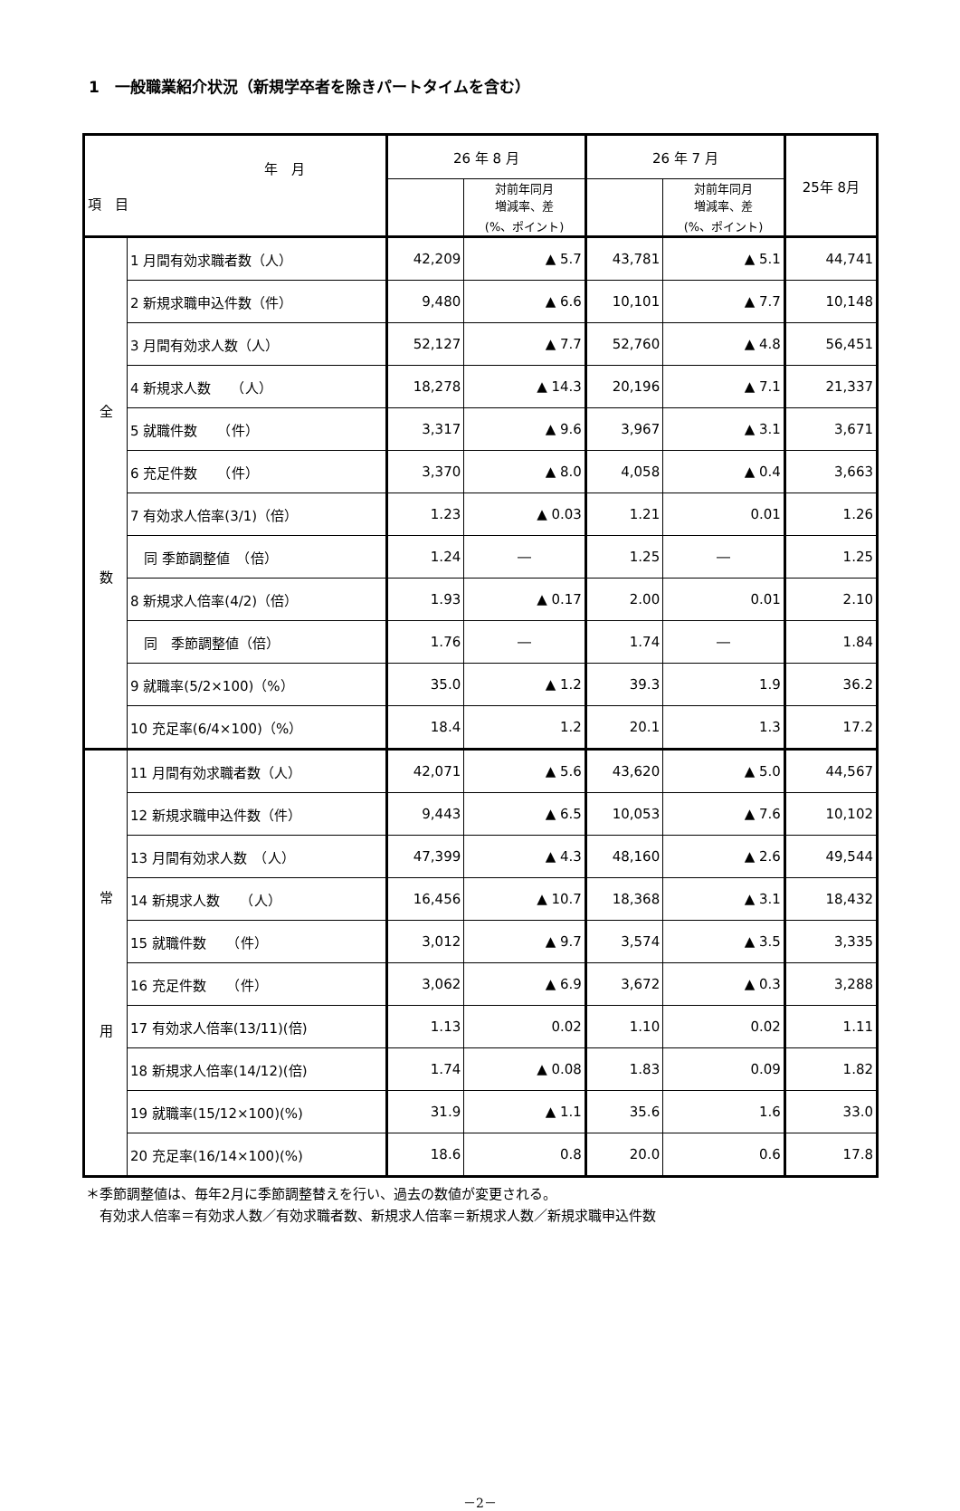1　一般職業紹介状況（新規学卒者を除きパートタイムを含む）
| 年 月 項 目 | | 26 年 8 月 | | 26 年 7 月 | | 25年 8月 |
| --- | --- | --- | --- | --- | --- | --- |
| | | | 対前年同月 増減率、差 (%、ポイント) | | 対前年同月 増減率、差 (%、ポイント) | |
| 全 数 | 1 月間有効求職者数（人） | 42,209 | ▲ 5.7 | 43,781 | ▲ 5.1 | 44,741 |
| | 2 新規求職申込件数（件） | 9,480 | ▲ 6.6 | 10,101 | ▲ 7.7 | 10,148 |
| | 3 月間有効求人数（人） | 52,127 | ▲ 7.7 | 52,760 | ▲ 4.8 | 56,451 |
| | 4 新規求人数 （人） | 18,278 | ▲ 14.3 | 20,196 | ▲ 7.1 | 21,337 |
| | 5 就職件数 （件） | 3,317 | ▲ 9.6 | 3,967 | ▲ 3.1 | 3,671 |
| | 6 充足件数 （件） | 3,370 | ▲ 8.0 | 4,058 | ▲ 0.4 | 3,663 |
| | 7 有効求人倍率(3/1)（倍） | 1.23 | ▲ 0.03 | 1.21 | 0.01 | 1.26 |
| | 同 季節調整値 （倍） | 1.24 | ― | 1.25 | ― | 1.25 |
| | 8 新規求人倍率(4/2)（倍） | 1.93 | ▲ 0.17 | 2.00 | 0.01 | 2.10 |
| | 同 季節調整値（倍） | 1.76 | ― | 1.74 | ― | 1.84 |
| | 9 就職率(5/2×100)（%） | 35.0 | ▲ 1.2 | 39.3 | 1.9 | 36.2 |
| | 10 充足率(6/4×100)（%） | 18.4 | 1.2 | 20.1 | 1.3 | 17.2 |
| 常 用 | 11 月間有効求職者数（人） | 42,071 | ▲ 5.6 | 43,620 | ▲ 5.0 | 44,567 |
| | 12 新規求職申込件数（件） | 9,443 | ▲ 6.5 | 10,053 | ▲ 7.6 | 10,102 |
| | 13 月間有効求人数 （人） | 47,399 | ▲ 4.3 | 48,160 | ▲ 2.6 | 49,544 |
| | 14 新規求人数 （人） | 16,456 | ▲ 10.7 | 18,368 | ▲ 3.1 | 18,432 |
| | 15 就職件数 （件） | 3,012 | ▲ 9.7 | 3,574 | ▲ 3.5 | 3,335 |
| | 16 充足件数 （件） | 3,062 | ▲ 6.9 | 3,672 | ▲ 0.3 | 3,288 |
| | 17 有効求人倍率(13/11)(倍) | 1.13 | 0.02 | 1.10 | 0.02 | 1.11 |
| | 18 新規求人倍率(14/12)(倍) | 1.74 | ▲ 0.08 | 1.83 | 0.09 | 1.82 |
| | 19 就職率(15/12×100)(%) | 31.9 | ▲ 1.1 | 35.6 | 1.6 | 33.0 |
| | 20 充足率(16/14×100)(%) | 18.6 | 0.8 | 20.0 | 0.6 | 17.8 |
＊季節調整値は、毎年2月に季節調整替えを行い、過去の数値が変更される。
　有効求人倍率＝有効求人数／有効求職者数、新規求人倍率＝新規求人数／新規求職申込件数
－2－